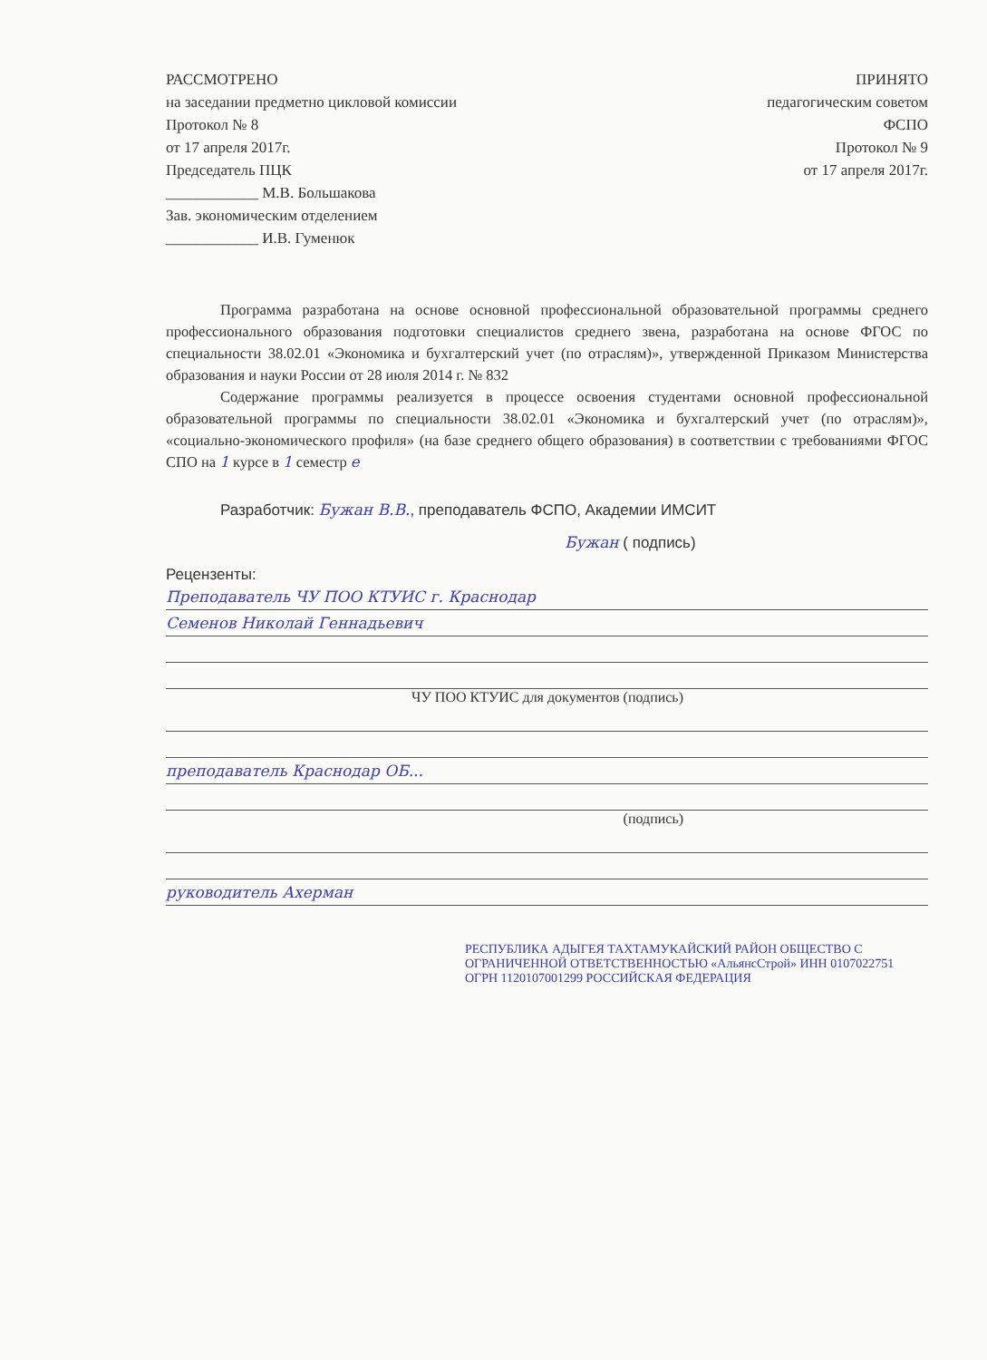РАССМОТРЕНО
на заседании предметно цикловой комиссии
Протокол № 8
от 17 апреля 2017г.
Председатель ПЦК
____________ М.В. Большакова
Зав. экономическим отделением
____________ И.В. Гуменюк
ПРИНЯТО
педагогическим советом
ФСПО
Протокол № 9
от 17 апреля 2017г.
Программа разработана на основе основной профессиональной образовательной программы среднего профессионального образования подготовки специалистов среднего звена, разработана на основе ФГОС по специальности 38.02.01 «Экономика и бухгалтерский учет (по отраслям)», утвержденной Приказом Министерства образования и науки России от 28 июля 2014 г. № 832
Содержание программы реализуется в процессе освоения студентами основной профессиональной образовательной программы по специальности 38.02.01 «Экономика и бухгалтерский учет (по отраслям)», «социально-экономического профиля» (на базе среднего общего образования) в соответствии с требованиями ФГОС СПО на 1 курсе в 1 семестр е
Разработчик: Бужан В.В., преподаватель ФСПО, Академии ИМСИТ
Бужан ( подпись)
Рецензенты:
Преподаватель ЧУ ПОО КТУИС г. Краснодар
Семенов Николай Геннадьевич
ЧУ ПОО КТУИС для документов (подпись)
преподаватель Краснодар ОБ...
(подпись)
руководитель Ахерман
РЕСПУБЛИКА АДЫГЕЯ ТАХТАМУКАЙСКИЙ РАЙОН ОБЩЕСТВО С ОГРАНИЧЕННОЙ ОТВЕТСТВЕННОСТЬЮ «АльянсСтрой» ИНН 0107022751 ОГРН 1120107001299 РОССИЙСКАЯ ФЕДЕРАЦИЯ